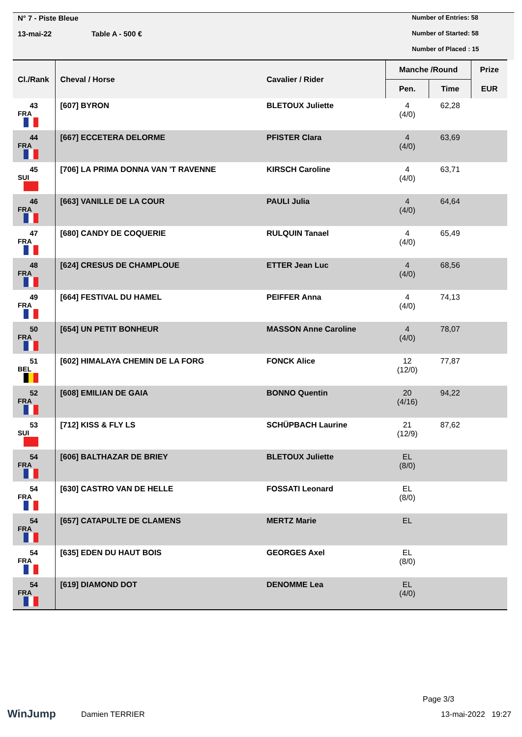N° 7 - Piste Bleue
13-mai-22 Table A - 500 €
Number of Entries: 58
Number of Started: 58
Number of Placed : 15
| Cl./Rank | Cheval / Horse | Cavalier / Rider | Manche /Round | | Prize |
| --- | --- | --- | --- | --- | --- |
| | | | Pen. | Time | EUR |
| 43 FRA | [607] BYRON | BLETOUX Juliette | 4 (4/0) | 62,28 | |
| 44 FRA | [667] ECCETERA DELORME | PFISTER Clara | 4 (4/0) | 63,69 | |
| 45 SUI | [706] LA PRIMA DONNA VAN 'T RAVENNE | KIRSCH Caroline | 4 (4/0) | 63,71 | |
| 46 FRA | [663] VANILLE DE LA COUR | PAULI Julia | 4 (4/0) | 64,64 | |
| 47 FRA | [680] CANDY DE COQUERIE | RULQUIN Tanael | 4 (4/0) | 65,49 | |
| 48 FRA | [624] CRESUS DE CHAMPLOUE | ETTER Jean Luc | 4 (4/0) | 68,56 | |
| 49 FRA | [664] FESTIVAL DU HAMEL | PEIFFER Anna | 4 (4/0) | 74,13 | |
| 50 FRA | [654] UN PETIT BONHEUR | MASSON Anne Caroline | 4 (4/0) | 78,07 | |
| 51 BEL | [602] HIMALAYA CHEMIN DE LA FORG | FONCK Alice | 12 (12/0) | 77,87 | |
| 52 FRA | [608] EMILIAN DE GAIA | BONNO Quentin | 20 (4/16) | 94,22 | |
| 53 SUI | [712] KISS & FLY LS | SCHÜPBACH Laurine | 21 (12/9) | 87,62 | |
| 54 FRA | [606] BALTHAZAR DE BRIEY | BLETOUX Juliette | EL (8/0) | | |
| 54 FRA | [630] CASTRO VAN DE HELLE | FOSSATI Leonard | EL (8/0) | | |
| 54 FRA | [657] CATAPULTE DE CLAMENS | MERTZ Marie | EL | | |
| 54 FRA | [635] EDEN DU HAUT BOIS | GEORGES Axel | EL (8/0) | | |
| 54 FRA | [619] DIAMOND DOT | DENOMME Lea | EL (4/0) | | |
WinJump Damien TERRIER
Page 3/3
13-mai-2022 19:27